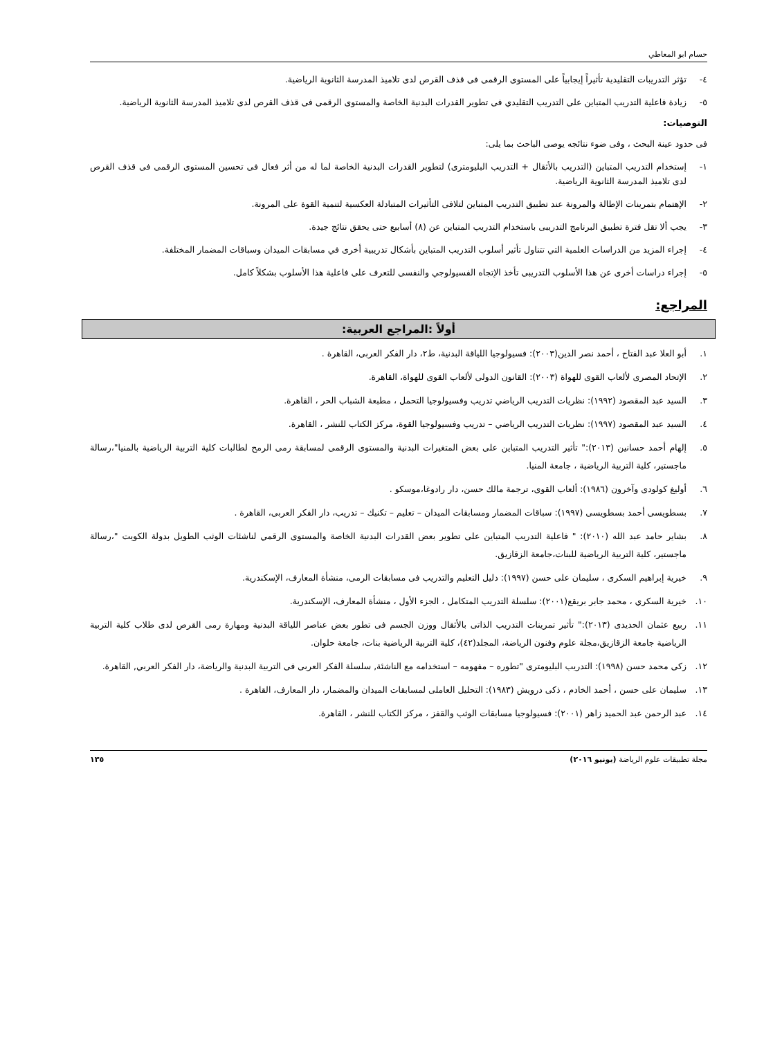حسام ابو المعاطي
٤- تؤثر التدريبات التقليدية تأثيراً إيجابياً على المستوى الرقمى فى قذف القرص لدى تلاميذ المدرسة الثانوية الرياضية.
٥- زيادة فاعلية التدريب المتباين على التدريب التقليدي فى تطوير القدرات البدنية الخاصة والمستوى الرقمى فى قذف القرص لدى تلاميذ المدرسة الثانوية الرياضية.
التوصيات:
فى حدود عينة البحث ، وفى ضوء نتائجه يوصى الباحث بما يلى:
١- إستخدام التدريب المتباين (التدريب بالأثقال + التدريب البليومترى) لتطوير القدرات البدنية الخاصة لما له من أثر فعال فى تحسين المستوى الرقمى فى قذف القرص لدى تلاميذ المدرسة الثانوية الرياضية.
٢- الإهتمام بتمرينات الإطالة والمرونة عند تطبيق التدريب المتباين لتلافى التأثيرات المتبادلة العكسية لتنمية القوة على المرونة.
٣- يجب ألا تقل فترة تطبيق البرنامج التدريبى باستخدام التدريب المتباين عن (٨) أسابيع حتى يحقق نتائج جيدة.
٤- إجراء المزيد من الدراسات العلمية التي تتناول تأثير أسلوب التدريب المتباين بأشكال تدريبية أخرى في مسابقات الميدان وسباقات المضمار المختلفة.
٥- إجراء دراسات أخرى عن هذا الأسلوب التدريبى تأخذ الإتجاه الفسيولوجي والنفسى للتعرف على فاعلية هذا الأسلوب بشكلاً كامل.
المراجع:
أولاً :المراجع العربية:
١. أبو العلا عبد الفتاح ، أحمد نصر الدين(٢٠٠٣): فسيولوجيا اللياقة البدنية، ط٢، دار الفكر العربى، القاهرة .
٢. الإتحاد المصرى لألعاب القوى للهواة (٢٠٠٣): القانون الدولى لألعاب القوى للهواة، القاهرة.
٣. السيد عبد المقصود (١٩٩٢): نظريات التدريب الرياضي تدريب وفسيولوجيا التحمل ، مطبعة الشباب الحر ، القاهرة.
٤. السيد عبد المقصود (١٩٩٧): نظريات التدريب الرياضي – تدريب وفسيولوجيا القوة، مركز الكتاب للنشر ، القاهرة.
٥. إلهام أحمد حسانين (٢٠١٣):" تأثير التدريب المتباين على بعض المتغيرات البدنية والمستوى الرقمى لمسابقة رمى الرمح لطالبات كلية التربية الرياضية بالمنيا"،رسالة ماجستير، كلية التربية الرياضية ، جامعة المنيا.
٦. أوليغ كولودى وآخرون (١٩٨٦): ألعاب القوى، ترجمة مالك حسن، دار رادوغا،موسكو .
٧. بسطويسى أحمد بسطويسى (١٩٩٧): سباقات المضمار ومسابقات الميدان – تعليم – تكنيك – تدريب، دار الفكر العربى، القاهرة .
٨. بشاير حامد عبد الله (٢٠١٠): " فاعلية التدريب المتباين على تطوير بعض القدرات البدنية الخاصة والمستوى الرقمي لناشئات الوثب الطويل بدولة الكويت "،رسالة ماجستير، كلية التربية الرياضية للبنات،جامعة الزقازيق.
٩. خيرية إبراهيم السكرى ، سليمان على حسن (١٩٩٧): دليل التعليم والتدريب فى مسابقات الرمى، منشأة المعارف، الإسكندرية.
١٠. خيرية السكري ، محمد جابر بريقع(٢٠٠١): سلسلة التدريب المتكامل ، الجزء الأول ، منشأة المعارف، الإسكندرية.
١١. ربيع عثمان الحديدى (٢٠١٣):" تأثير تمرينات التدريب الذاتى بالأثقال ووزن الجسم فى تطور بعض عناصر اللياقة البدنية ومهارة رمى القرص لدى طلاب كلية التربية الرياضية جامعة الزقازيق،مجلة علوم وفنون الرياضة، المجلد(٤٢)، كلية التربية الرياضية بنات، جامعة حلوان.
١٢. زكى محمد حسن (١٩٩٨): التدريب البليومترى "تطوره – مفهومه – استخدامه مع الناشئة, سلسلة الفكر العربى فى التربية البدنية والرياضة، دار الفكر العربي, القاهرة.
١٣. سليمان على حسن ، أحمد الخادم ، ذكى درويش (١٩٨٣): التحليل العاملى لمسابقات الميدان والمضمار، دار المعارف، القاهرة .
١٤. عبد الرحمن عبد الحميد زاهر (٢٠٠١): فسيولوجيا مسابقات الوثب والقفز ، مركز الكتاب للنشر ، القاهرة.
مجلة تطبيقات علوم الرياضة (يونيو ٢٠١٦) ١٣٥